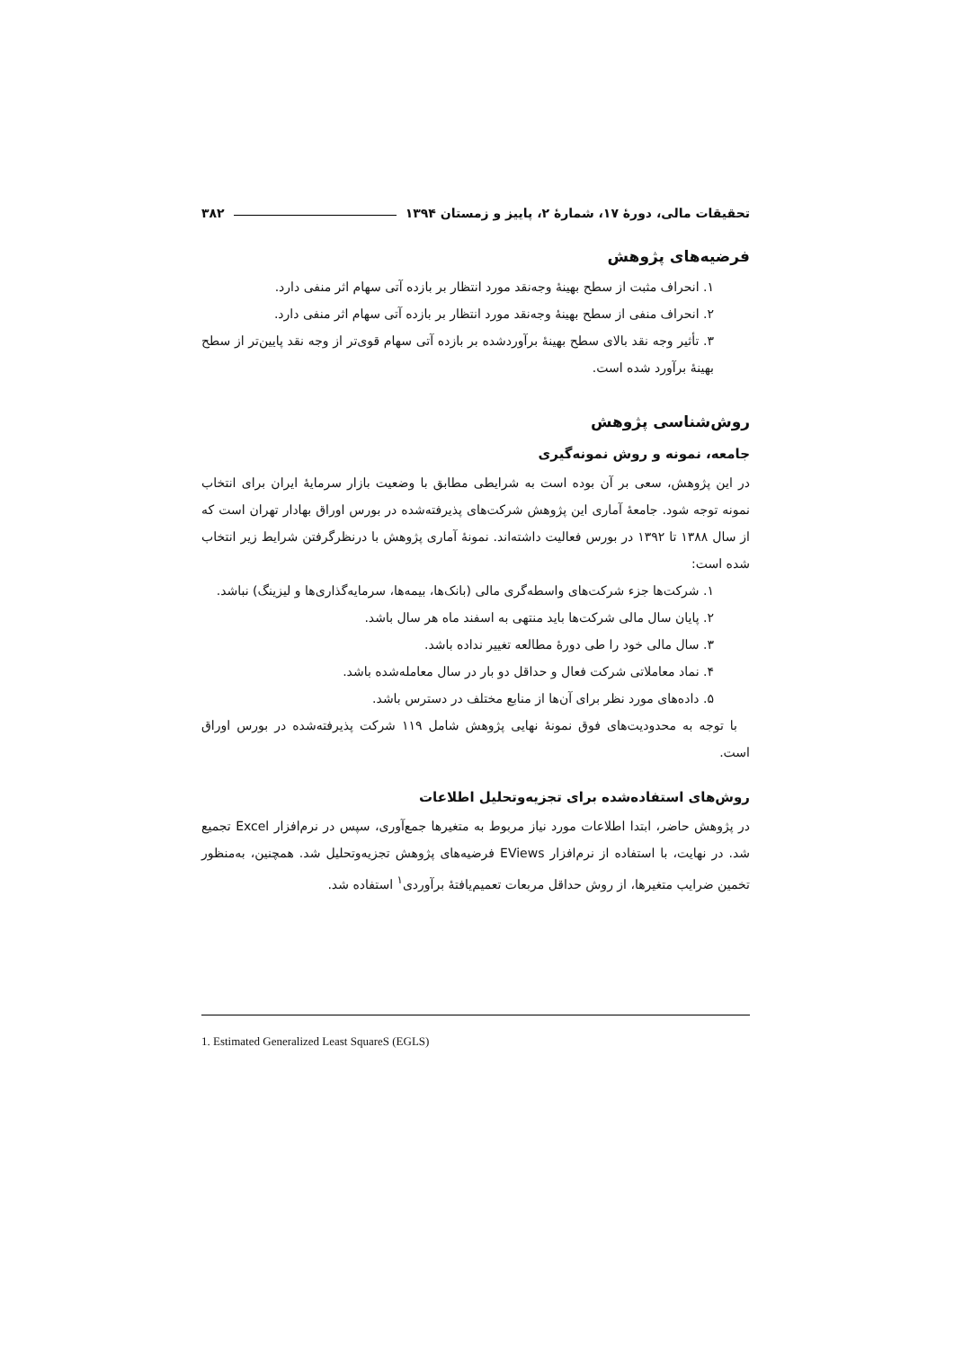تحقیقات مالی، دورهٔ ۱۷، شمارهٔ ۲، پاییز و زمستان ۱۳۹۴ ۳۸۲
فرضیه‌های پژوهش
۱. انحراف مثبت از سطح بهینهٔ وجه‌نقد مورد انتظار بر بازده آتی سهام اثر منفی دارد.
۲. انحراف منفی از سطح بهینهٔ وجه‌نقد مورد انتظار بر بازده آتی سهام اثر منفی دارد.
۳. تأثیر وجه نقد بالای سطح بهینهٔ برآوردشده بر بازده آتی سهام قوی‌تر از وجه نقد پایین‌تر از سطح بهینهٔ برآورد شده است.
روش‌شناسی پژوهش
جامعه، نمونه و روش نمونه‌گیری
در این پژوهش، سعی بر آن بوده است به شرایطی مطابق با وضعیت بازار سرمایهٔ ایران برای انتخاب نمونه توجه شود. جامعهٔ آماری این پژوهش شرکت‌های پذیرفته‌شده در بورس اوراق بهادار تهران است که از سال ۱۳۸۸ تا ۱۳۹۲ در بورس فعالیت داشته‌اند. نمونهٔ آماری پژوهش با درنظرگرفتن شرایط زیر انتخاب شده است:
۱. شرکت‌ها جزء شرکت‌های واسطه‌گری مالی (بانک‌ها، بیمه‌ها، سرمایه‌گذاری‌ها و لیزینگ) نباشد.
۲. پایان سال مالی شرکت‌ها باید منتهی به اسفند ماه هر سال باشد.
۳. سال مالی خود را طی دورهٔ مطالعه تغییر نداده باشد.
۴. نماد معاملاتی شرکت فعال و حداقل دو بار در سال معامله‌شده باشد.
۵. داده‌های مورد نظر برای آن‌ها از منابع مختلف در دسترس باشد.
 با توجه به محدودیت‌های فوق نمونهٔ نهایی پژوهش شامل ۱۱۹ شرکت پذیرفته‌شده در بورس اوراق است.
روش‌های استفاده‌شده برای تجزیه‌وتحلیل اطلاعات
در پژوهش حاضر، ابتدا اطلاعات مورد نیاز مربوط به متغیرها جمع‌آوری، سپس در نرم‌افزار Excel تجمیع شد. در نهایت، با استفاده از نرم‌افزار EViews فرضیه‌های پژوهش تجزیه‌وتحلیل شد. همچنین، به‌منظور تخمین ضرایب متغیرها، از روش حداقل مربعات تعمیم‌یافتهٔ برآوردی<sup>۱</sup> استفاده شد.
1. Estimated Generalized Least SquareS (EGLS)